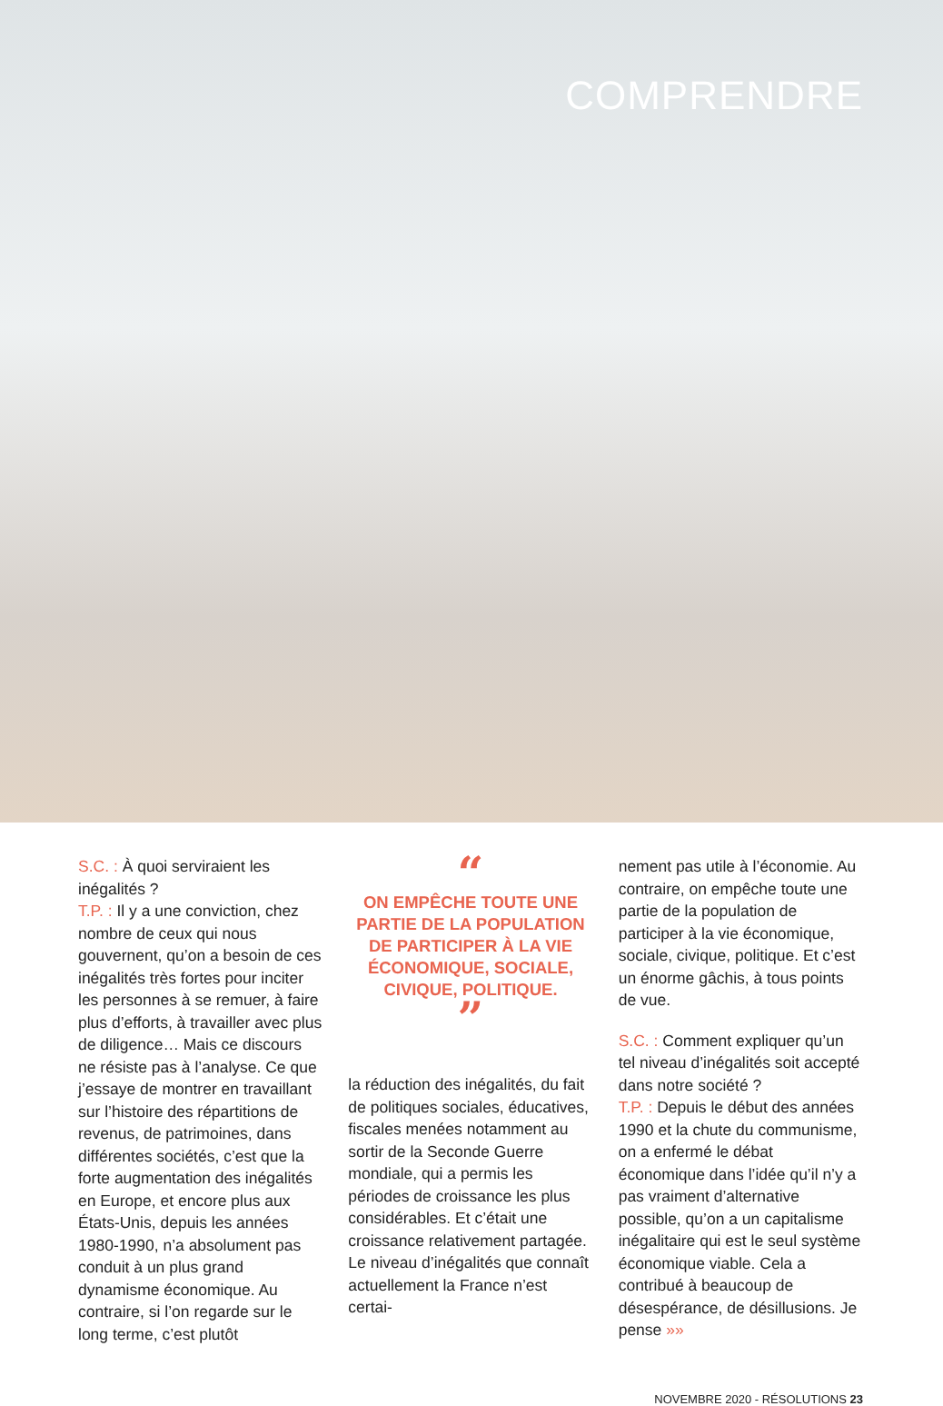COMPRENDRE
S.C. : À quoi serviraient les inégalités ?
T.P. : Il y a une conviction, chez nombre de ceux qui nous gouvernent, qu’on a besoin de ces inégalités très fortes pour inciter les personnes à se remuer, à faire plus d’efforts, à travailler avec plus de diligence… Mais ce discours ne résiste pas à l’analyse. Ce que j’essaye de montrer en travaillant sur l’histoire des répartitions de revenus, de patrimoines, dans différentes sociétés, c’est que la forte augmentation des inégalités en Europe, et encore plus aux États-Unis, depuis les années 1980-1990, n’a absolument pas conduit à un plus grand dynamisme économique. Au contraire, si l’on regarde sur le long terme, c’est plutôt
“
ON EMPÊCHE TOUTE UNE PARTIE DE LA POPULATION DE PARTICIPER À LA VIE ÉCONOMIQUE, SOCIALE, CIVIQUE, POLITIQUE.
”
la réduction des inégalités, du fait de politiques sociales, éducatives, fiscales menées notamment au sortir de la Seconde Guerre mondiale, qui a permis les périodes de croissance les plus considérables. Et c’était une croissance relativement partagée. Le niveau d’inégalités que connaît actuellement la France n’est certai-
nement pas utile à l’économie. Au contraire, on empêche toute une partie de la population de participer à la vie économique, sociale, civique, politique. Et c’est un énorme gâchis, à tous points de vue.
S.C. : Comment expliquer qu’un tel niveau d’inégalités soit accepté dans notre société ?
T.P. : Depuis le début des années 1990 et la chute du communisme, on a enfermé le débat économique dans l’idée qu’il n’y a pas vraiment d’alternative possible, qu’on a un capitalisme inégalitaire qui est le seul système économique viable. Cela a contribué à beaucoup de désespérance, de désillusions. Je pense »»
NOVEMBRE 2020 - RÉSOLUTIONS 23